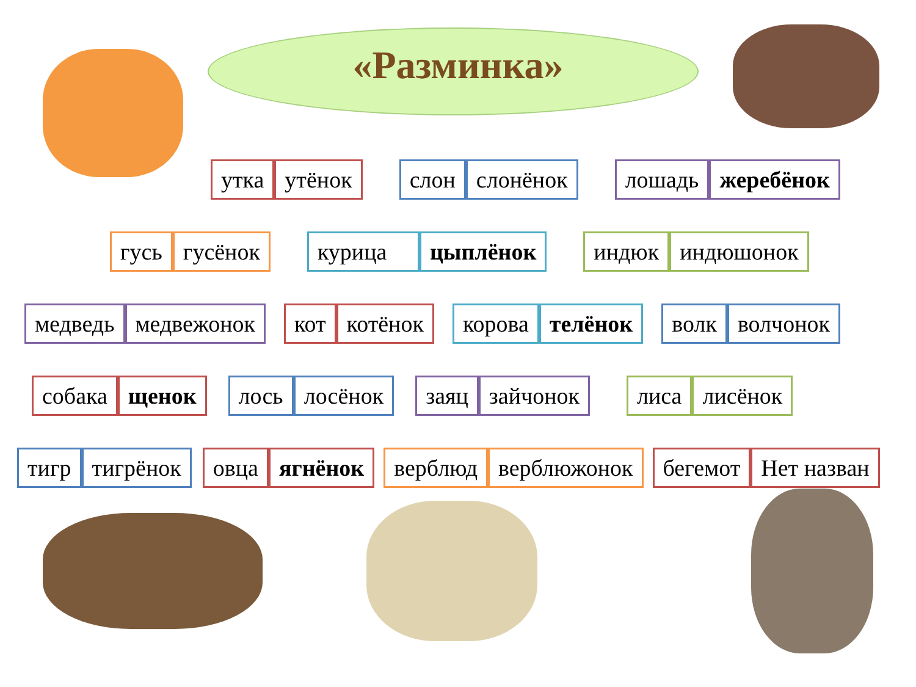«Разминка»
утка утёнок слон слонёнок лошадь жеребёнок
гусь гусёнок курица цыплёнок индюк индюшонок
медведь медвежонок кот котёнок корова телёнок волк волчонок
собака щенок лось лосёнок заяц зайчонок лиса лисёнок
тигр тигрёнок овца ягнёнок верблюд верблюжонок бегемот Нет назван